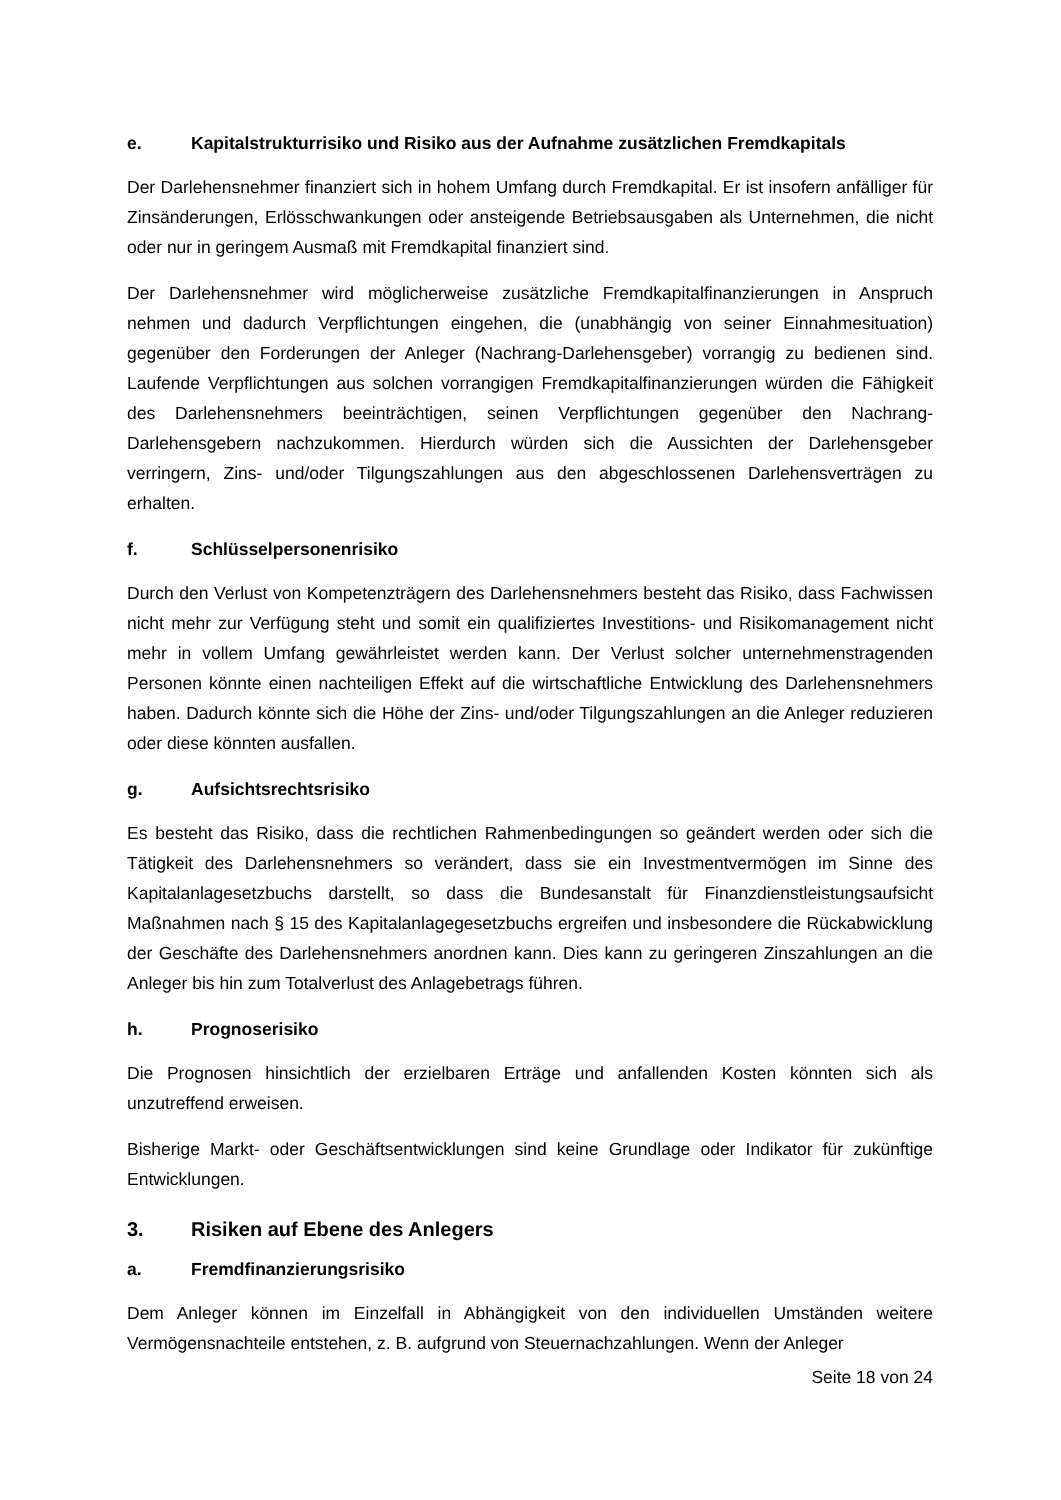e. Kapitalstrukturrisiko und Risiko aus der Aufnahme zusätzlichen Fremdkapitals
Der Darlehensnehmer finanziert sich in hohem Umfang durch Fremdkapital. Er ist insofern anfälliger für Zinsänderungen, Erlösschwankungen oder ansteigende Betriebsausgaben als Unternehmen, die nicht oder nur in geringem Ausmaß mit Fremdkapital finanziert sind.
Der Darlehensnehmer wird möglicherweise zusätzliche Fremdkapitalfinanzierungen in Anspruch nehmen und dadurch Verpflichtungen eingehen, die (unabhängig von seiner Einnahmesituation) gegenüber den Forderungen der Anleger (Nachrang-Darlehensgeber) vorrangig zu bedienen sind. Laufende Verpflichtungen aus solchen vorrangigen Fremdkapitalfinanzierungen würden die Fähigkeit des Darlehensnehmers beeinträchtigen, seinen Verpflichtungen gegenüber den Nachrang-Darlehensgebern nachzukommen. Hierdurch würden sich die Aussichten der Darlehensgeber verringern, Zins- und/oder Tilgungszahlungen aus den abgeschlossenen Darlehensverträgen zu erhalten.
f. Schlüsselpersonenrisiko
Durch den Verlust von Kompetenzträgern des Darlehensnehmers besteht das Risiko, dass Fachwissen nicht mehr zur Verfügung steht und somit ein qualifiziertes Investitions- und Risikomanagement nicht mehr in vollem Umfang gewährleistet werden kann. Der Verlust solcher unternehmenstragenden Personen könnte einen nachteiligen Effekt auf die wirtschaftliche Entwicklung des Darlehensnehmers haben. Dadurch könnte sich die Höhe der Zins- und/oder Tilgungszahlungen an die Anleger reduzieren oder diese könnten ausfallen.
g. Aufsichtsrechtsrisiko
Es besteht das Risiko, dass die rechtlichen Rahmenbedingungen so geändert werden oder sich die Tätigkeit des Darlehensnehmers so verändert, dass sie ein Investmentvermögen im Sinne des Kapitalanlagesetzbuchs darstellt, so dass die Bundesanstalt für Finanzdienstleistungsaufsicht Maßnahmen nach § 15 des Kapitalanlagegesetzbuchs ergreifen und insbesondere die Rückabwicklung der Geschäfte des Darlehensnehmers anordnen kann. Dies kann zu geringeren Zinszahlungen an die Anleger bis hin zum Totalverlust des Anlagebetrags führen.
h. Prognoserisiko
Die Prognosen hinsichtlich der erzielbaren Erträge und anfallenden Kosten könnten sich als unzutreffend erweisen.
Bisherige Markt- oder Geschäftsentwicklungen sind keine Grundlage oder Indikator für zukünftige Entwicklungen.
3. Risiken auf Ebene des Anlegers
a. Fremdfinanzierungsrisiko
Dem Anleger können im Einzelfall in Abhängigkeit von den individuellen Umständen weitere Vermögensnachteile entstehen, z. B. aufgrund von Steuernachzahlungen. Wenn der Anleger
Seite 18 von 24